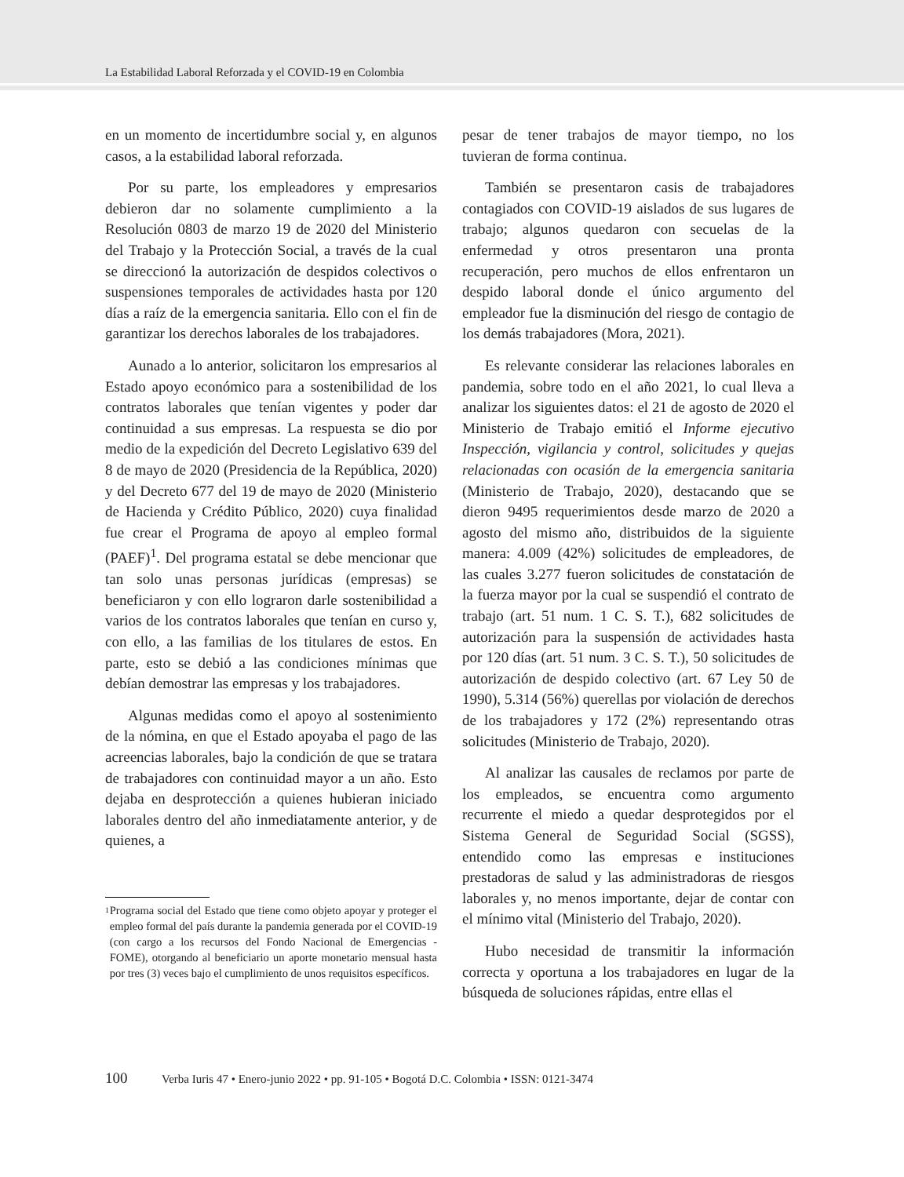La Estabilidad Laboral Reforzada y el COVID-19 en Colombia
en un momento de incertidumbre social y, en algunos casos, a la estabilidad laboral reforzada.
Por su parte, los empleadores y empresarios debieron dar no solamente cumplimiento a la Resolución 0803 de marzo 19 de 2020 del Ministerio del Trabajo y la Protección Social, a través de la cual se direccionó la autorización de despidos colectivos o suspensiones temporales de actividades hasta por 120 días a raíz de la emergencia sanitaria. Ello con el fin de garantizar los derechos laborales de los trabajadores.
Aunado a lo anterior, solicitaron los empresarios al Estado apoyo económico para a sostenibilidad de los contratos laborales que tenían vigentes y poder dar continuidad a sus empresas. La respuesta se dio por medio de la expedición del Decreto Legislativo 639 del 8 de mayo de 2020 (Presidencia de la República, 2020) y del Decreto 677 del 19 de mayo de 2020 (Ministerio de Hacienda y Crédito Público, 2020) cuya finalidad fue crear el Programa de apoyo al empleo formal (PAEF)<sup>1</sup>. Del programa estatal se debe mencionar que tan solo unas personas jurídicas (empresas) se beneficiaron y con ello lograron darle sostenibilidad a varios de los contratos laborales que tenían en curso y, con ello, a las familias de los titulares de estos. En parte, esto se debió a las condiciones mínimas que debían demostrar las empresas y los trabajadores.
Algunas medidas como el apoyo al sostenimiento de la nómina, en que el Estado apoyaba el pago de las acreencias laborales, bajo la condición de que se tratara de trabajadores con continuidad mayor a un año. Esto dejaba en desprotección a quienes hubieran iniciado laborales dentro del año inmediatamente anterior, y de quienes, a
1
Programa social del Estado que tiene como objeto apoyar y proteger el empleo formal del país durante la pandemia generada por el COVID-19 (con cargo a los recursos del Fondo Nacional de Emergencias - FOME), otorgando al beneficiario un aporte monetario mensual hasta por tres (3) veces bajo el cumplimiento de unos requisitos específicos.
pesar de tener trabajos de mayor tiempo, no los tuvieran de forma continua.
También se presentaron casis de trabajadores contagiados con COVID-19 aislados de sus lugares de trabajo; algunos quedaron con secuelas de la enfermedad y otros presentaron una pronta recuperación, pero muchos de ellos enfrentaron un despido laboral donde el único argumento del empleador fue la disminución del riesgo de contagio de los demás trabajadores (Mora, 2021).
Es relevante considerar las relaciones laborales en pandemia, sobre todo en el año 2021, lo cual lleva a analizar los siguientes datos: el 21 de agosto de 2020 el Ministerio de Trabajo emitió el Informe ejecutivo Inspección, vigilancia y control, solicitudes y quejas relacionadas con ocasión de la emergencia sanitaria (Ministerio de Trabajo, 2020), destacando que se dieron 9495 requerimientos desde marzo de 2020 a agosto del mismo año, distribuidos de la siguiente manera: 4.009 (42%) solicitudes de empleadores, de las cuales 3.277 fueron solicitudes de constatación de la fuerza mayor por la cual se suspendió el contrato de trabajo (art. 51 num. 1 C. S. T.), 682 solicitudes de autorización para la suspensión de actividades hasta por 120 días (art. 51 num. 3 C. S. T.), 50 solicitudes de autorización de despido colectivo (art. 67 Ley 50 de 1990), 5.314 (56%) querellas por violación de derechos de los trabajadores y 172 (2%) representando otras solicitudes (Ministerio de Trabajo, 2020).
Al analizar las causales de reclamos por parte de los empleados, se encuentra como argumento recurrente el miedo a quedar desprotegidos por el Sistema General de Seguridad Social (SGSS), entendido como las empresas e instituciones prestadoras de salud y las administradoras de riesgos laborales y, no menos importante, dejar de contar con el mínimo vital (Ministerio del Trabajo, 2020).
Hubo necesidad de transmitir la información correcta y oportuna a los trabajadores en lugar de la búsqueda de soluciones rápidas, entre ellas el
100 Verba Iuris 47 • Enero-junio 2022 • pp. 91-105 • Bogotá D.C. Colombia • ISSN: 0121-3474